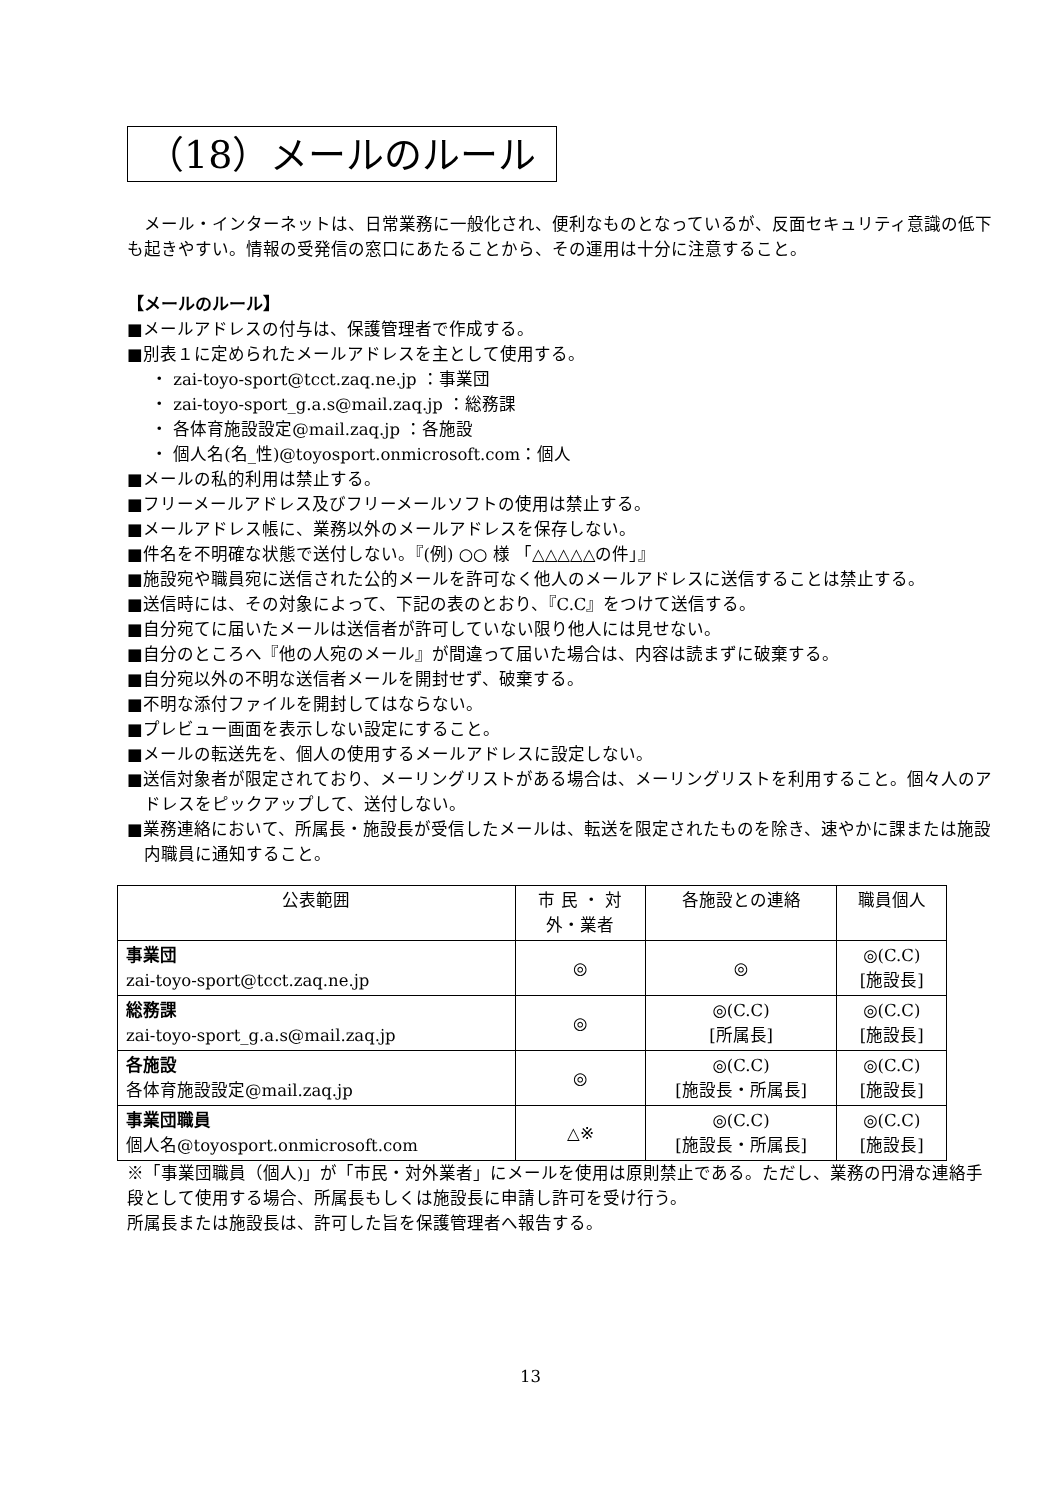（18）メールのルール
メール・インターネットは、日常業務に一般化され、便利なものとなっているが、反面セキュリティ意識の低下も起きやすい。情報の受発信の窓口にあたることから、その運用は十分に注意すること。
【メールのルール】
■メールアドレスの付与は、保護管理者で作成する。
■別表１に定められたメールアドレスを主として使用する。
・ zai-toyo-sport@tcct.zaq.ne.jp ：事業団
・ zai-toyo-sport_g.a.s@mail.zaq.jp ：総務課
・ 各体育施設設定@mail.zaq.jp ：各施設
・ 個人名(名_性)@toyosport.onmicrosoft.com：個人
■メールの私的利用は禁止する。
■フリーメールアドレス及びフリーメールソフトの使用は禁止する。
■メールアドレス帳に、業務以外のメールアドレスを保存しない。
■件名を不明確な状態で送付しない。『(例) ○○ 様 「△△△△△の件」』
■施設宛や職員宛に送信された公的メールを許可なく他人のメールアドレスに送信することは禁止する。
■送信時には、その対象によって、下記の表のとおり、『C.C』をつけて送信する。
■自分宛てに届いたメールは送信者が許可していない限り他人には見せない。
■自分のところへ『他の人宛のメール』が間違って届いた場合は、内容は読まずに破棄する。
■自分宛以外の不明な送信者メールを開封せず、破棄する。
■不明な添付ファイルを開封してはならない。
■プレビュー画面を表示しない設定にすること。
■メールの転送先を、個人の使用するメールアドレスに設定しない。
■送信対象者が限定されており、メーリングリストがある場合は、メーリングリストを利用すること。個々人のアドレスをピックアップして、送付しない。
■業務連絡において、所属長・施設長が受信したメールは、転送を限定されたものを除き、速やかに課または施設内職員に通知すること。
| 公表範囲 | 市 民 ・ 対 外・業者 | 各施設との連絡 | 職員個人 |
| --- | --- | --- | --- |
| 事業団 zai-toyo-sport@tcct.zaq.ne.jp | ◎ | ◎ | ◎(C.C) [施設長] |
| 総務課 zai-toyo-sport_g.a.s@mail.zaq.jp | ◎ | ◎(C.C) [所属長] | ◎(C.C) [施設長] |
| 各施設 各体育施設設定@mail.zaq.jp | ◎ | ◎(C.C) [施設長・所属長] | ◎(C.C) [施設長] |
| 事業団職員 個人名@toyosport.onmicrosoft.com | △※ | ◎(C.C) [施設長・所属長] | ◎(C.C) [施設長] |
※「事業団職員（個人)」が「市民・対外業者」にメールを使用は原則禁止である。ただし、業務の円滑な連絡手段として使用する場合、所属長もしくは施設長に申請し許可を受け行う。
所属長または施設長は、許可した旨を保護管理者へ報告する。
13